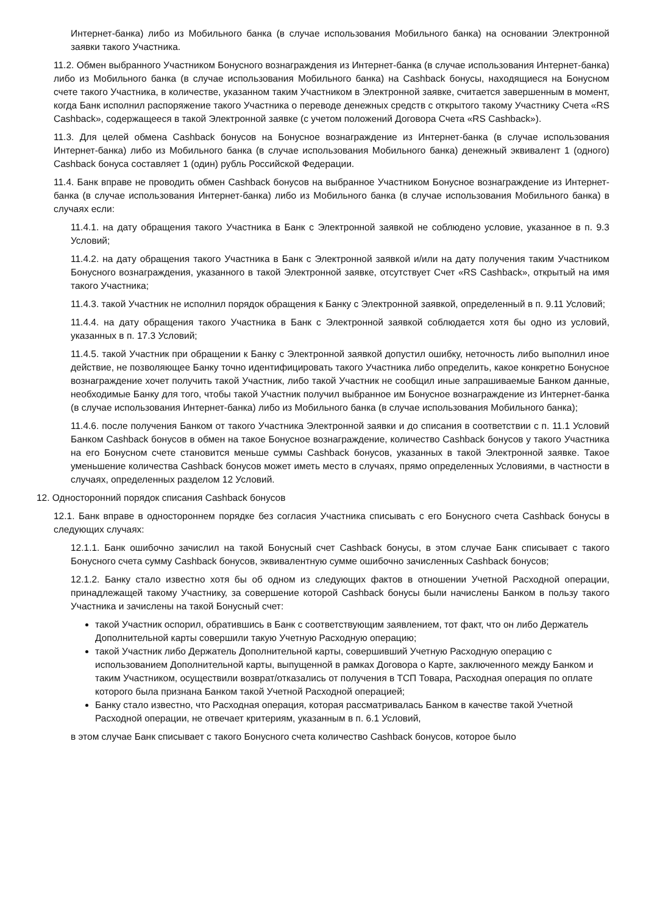Интернет-банка) либо из Мобильного банка (в случае использования Мобильного банка) на основании Электронной заявки такого Участника.
11.2. Обмен выбранного Участником Бонусного вознаграждения из Интернет-банка (в случае использования Интернет-банка) либо из Мобильного банка (в случае использования Мобильного банка) на Cashback бонусы, находящиеся на Бонусном счете такого Участника, в количестве, указанном таким Участником в Электронной заявке, считается завершенным в момент, когда Банк исполнил распоряжение такого Участника о переводе денежных средств с открытого такому Участнику Счета «RS Cashback», содержащееся в такой Электронной заявке (с учетом положений Договора Счета «RS Cashback»).
11.3. Для целей обмена Cashback бонусов на Бонусное вознаграждение из Интернет-банка (в случае использования Интернет-банка) либо из Мобильного банка (в случае использования Мобильного банка) денежный эквивалент 1 (одного) Cashback бонуса составляет 1 (один) рубль Российской Федерации.
11.4. Банк вправе не проводить обмен Cashback бонусов на выбранное Участником Бонусное вознаграждение из Интернет-банка (в случае использования Интернет-банка) либо из Мобильного банка (в случае использования Мобильного банка) в случаях если:
11.4.1. на дату обращения такого Участника в Банк с Электронной заявкой не соблюдено условие, указанное в п. 9.3 Условий;
11.4.2. на дату обращения такого Участника в Банк с Электронной заявкой и/или на дату получения таким Участником Бонусного вознаграждения, указанного в такой Электронной заявке, отсутствует Счет «RS Cashback», открытый на имя такого Участника;
11.4.3. такой Участник не исполнил порядок обращения к Банку с Электронной заявкой, определенный в п. 9.11 Условий;
11.4.4. на дату обращения такого Участника в Банк с Электронной заявкой соблюдается хотя бы одно из условий, указанных в п. 17.3 Условий;
11.4.5. такой Участник при обращении к Банку с Электронной заявкой допустил ошибку, неточность либо выполнил иное действие, не позволяющее Банку точно идентифицировать такого Участника либо определить, какое конкретно Бонусное вознаграждение хочет получить такой Участник, либо такой Участник не сообщил иные запрашиваемые Банком данные, необходимые Банку для того, чтобы такой Участник получил выбранное им Бонусное вознаграждение из Интернет-банка (в случае использования Интернет-банка) либо из Мобильного банка (в случае использования Мобильного банка);
11.4.6. после получения Банком от такого Участника Электронной заявки и до списания в соответствии с п. 11.1 Условий Банком Cashback бонусов в обмен на такое Бонусное вознаграждение, количество Cashback бонусов у такого Участника на его Бонусном счете становится меньше суммы Cashback бонусов, указанных в такой Электронной заявке. Такое уменьшение количества Cashback бонусов может иметь место в случаях, прямо определенных Условиями, в частности в случаях, определенных разделом 12 Условий.
12. Односторонний порядок списания Cashback бонусов
12.1. Банк вправе в одностороннем порядке без согласия Участника списывать с его Бонусного счета Cashback бонусы в следующих случаях:
12.1.1. Банк ошибочно зачислил на такой Бонусный счет Cashback бонусы, в этом случае Банк списывает с такого Бонусного счета сумму Cashback бонусов, эквивалентную сумме ошибочно зачисленных Cashback бонусов;
12.1.2. Банку стало известно хотя бы об одном из следующих фактов в отношении Учетной Расходной операции, принадлежащей такому Участнику, за совершение которой Cashback бонусы были начислены Банком в пользу такого Участника и зачислены на такой Бонусный счет:
такой Участник оспорил, обратившись в Банк с соответствующим заявлением, тот факт, что он либо Держатель Дополнительной карты совершили такую Учетную Расходную операцию;
такой Участник либо Держатель Дополнительной карты, совершивший Учетную Расходную операцию с использованием Дополнительной карты, выпущенной в рамках Договора о Карте, заключенного между Банком и таким Участником, осуществили возврат/отказались от получения в ТСП Товара, Расходная операция по оплате которого была признана Банком такой Учетной Расходной операцией;
Банку стало известно, что Расходная операция, которая рассматривалась Банком в качестве такой Учетной Расходной операции, не отвечает критериям, указанным в п. 6.1 Условий,
в этом случае Банк списывает с такого Бонусного счета количество Cashback бонусов, которое было